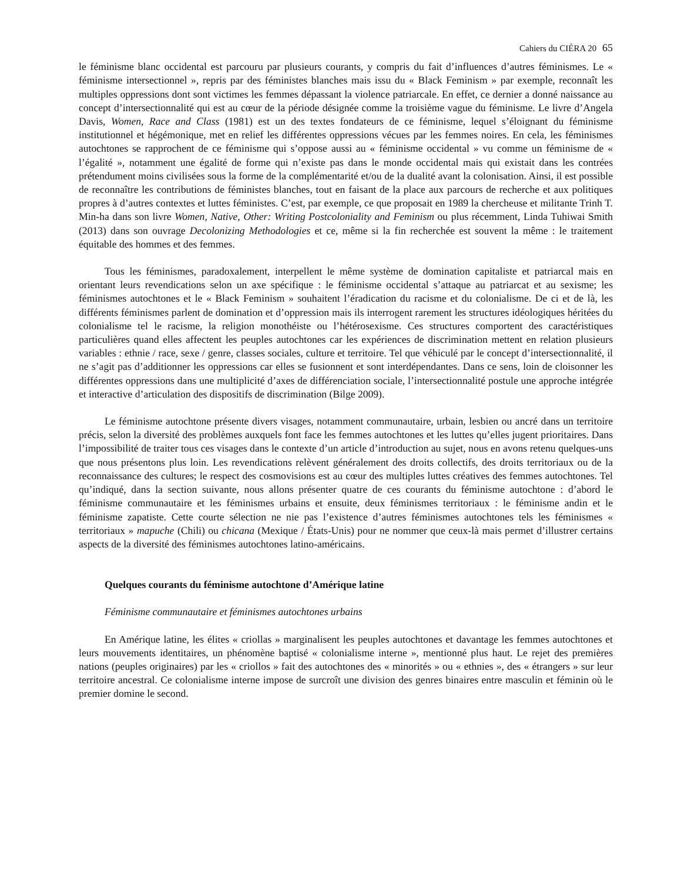Cahiers du CIÉRA 20 65
le féminisme blanc occidental est parcouru par plusieurs courants, y compris du fait d’influences d’autres féminismes. Le « féminisme intersectionnel », repris par des féministes blanches mais issu du « Black Feminism » par exemple, reconnaît les multiples oppressions dont sont victimes les femmes dépassant la violence patriarcale. En effet, ce dernier a donné naissance au concept d’intersectionnalité qui est au cœur de la période désignée comme la troisième vague du féminisme. Le livre d’Angela Davis, Women, Race and Class (1981) est un des textes fondateurs de ce féminisme, lequel s’éloignant du féminisme institutionnel et hégémonique, met en relief les différentes oppressions vécues par les femmes noires. En cela, les féminismes autochtones se rapprochent de ce féminisme qui s’oppose aussi au « féminisme occidental » vu comme un féminisme de « l’égalité », notamment une égalité de forme qui n’existe pas dans le monde occidental mais qui existait dans les contrées prétendument moins civilisées sous la forme de la complémentarité et/ou de la dualité avant la colonisation. Ainsi, il est possible de reconnaître les contributions de féministes blanches, tout en faisant de la place aux parcours de recherche et aux politiques propres à d’autres contextes et luttes féministes. C’est, par exemple, ce que proposait en 1989 la chercheuse et militante Trinh T. Min-ha dans son livre Women, Native, Other: Writing Postcoloniality and Feminism ou plus récemment, Linda Tuhiwai Smith (2013) dans son ouvrage Decolonizing Methodologies et ce, même si la fin recherchée est souvent la même : le traitement équitable des hommes et des femmes.
Tous les féminismes, paradoxalement, interpellent le même système de domination capitaliste et patriarcal mais en orientant leurs revendications selon un axe spécifique : le féminisme occidental s’attaque au patriarcat et au sexisme; les féminismes autochtones et le « Black Feminism » souhaitent l’éradication du racisme et du colonialisme. De ci et de là, les différents féminismes parlent de domination et d’oppression mais ils interrogent rarement les structures idéologiques héritées du colonialisme tel le racisme, la religion monothéiste ou l’hétérosexisme. Ces structures comportent des caractéristiques particulières quand elles affectent les peuples autochtones car les expériences de discrimination mettent en relation plusieurs variables : ethnie / race, sexe / genre, classes sociales, culture et territoire. Tel que véhiculé par le concept d’intersectionnalité, il ne s’agit pas d’additionner les oppressions car elles se fusionnent et sont interdépendantes. Dans ce sens, loin de cloisonner les différentes oppressions dans une multiplicité d’axes de différenciation sociale, l’intersectionnalité postule une approche intégrée et interactive d’articulation des dispositifs de discrimination (Bilge 2009).
Le féminisme autochtone présente divers visages, notamment communautaire, urbain, lesbien ou ancré dans un territoire précis, selon la diversité des problèmes auxquels font face les femmes autochtones et les luttes qu’elles jugent prioritaires. Dans l’impossibilité de traiter tous ces visages dans le contexte d’un article d’introduction au sujet, nous en avons retenu quelques-uns que nous présentons plus loin. Les revendications relèvent généralement des droits collectifs, des droits territoriaux ou de la reconnaissance des cultures; le respect des cosmovisions est au cœur des multiples luttes créatives des femmes autochtones. Tel qu’indiqué, dans la section suivante, nous allons présenter quatre de ces courants du féminisme autochtone : d’abord le féminisme communautaire et les féminismes urbains et ensuite, deux féminismes territoriaux : le féminisme andin et le féminisme zapatiste. Cette courte sélection ne nie pas l’existence d’autres féminismes autochtones tels les féminismes « territoriaux » mapuche (Chili) ou chicana (Mexique / États-Unis) pour ne nommer que ceux-là mais permet d’illustrer certains aspects de la diversité des féminismes autochtones latino-américains.
Quelques courants du féminisme autochtone d’Amérique latine
Féminisme communautaire et féminismes autochtones urbains
En Amérique latine, les élites « criollas » marginalisent les peuples autochtones et davantage les femmes autochtones et leurs mouvements identitaires, un phénomène baptisé « colonialisme interne », mentionné plus haut. Le rejet des premières nations (peuples originaires) par les « criollos » fait des autochtones des « minorités » ou « ethnies », des « étrangers » sur leur territoire ancestral. Ce colonialisme interne impose de surcroît une division des genres binaires entre masculin et féminin où le premier domine le second.